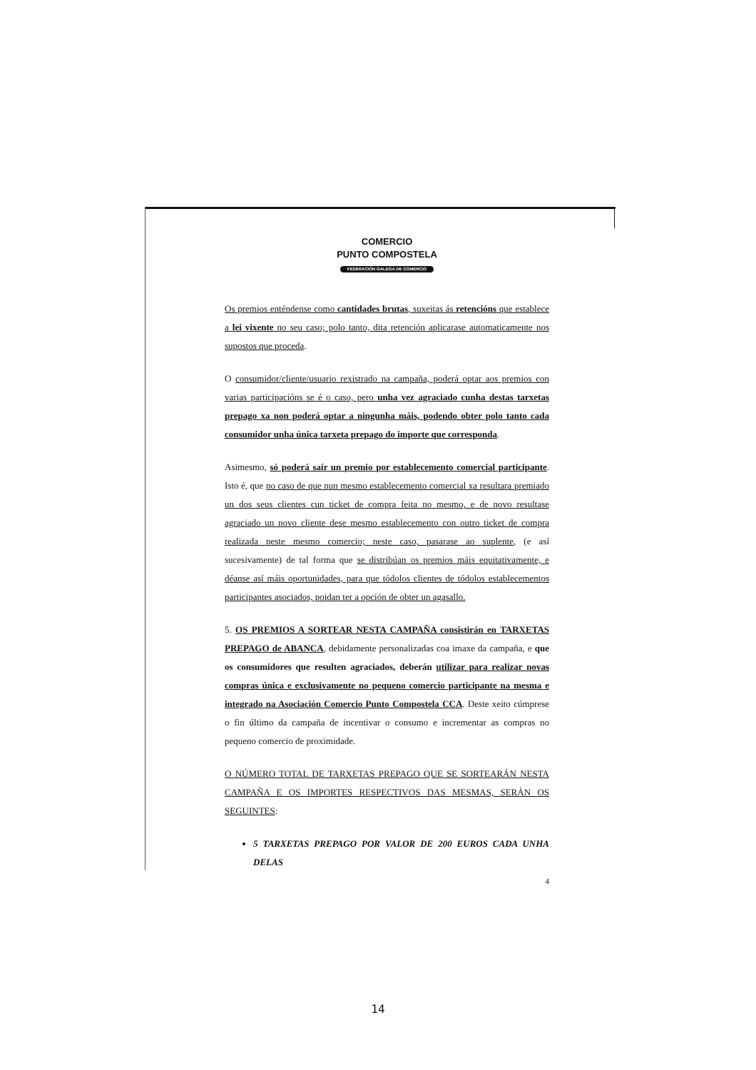COMERCIO
PUNTO COMPOSTELA
FEDERACIÓN GALEGA DE COMERCIO
Os premios enténdense como cantidades brutas, suxeitas ás retencións que establece a lei vixente no seu caso; polo tanto, dita retención aplicarase automaticamente nos supostos que proceda.
O consumidor/cliente/usuario rexistrado na campaña, poderá optar aos premios con varias participacións se é o caso, pero unha vez agraciado cunha destas tarxetas prepago xa non poderá optar a ningunha máis, podendo obter polo tanto cada consumidor unha única tarxeta prepago do importe que corresponda.
Asimesmo, só poderá saír un premio por establecemento comercial participante. Isto é, que no caso de que nun mesmo establecemento comercial xa resultara premiado un dos seus clientes cun ticket de compra feita no mesmo, e de novo resultase agraciado un novo cliente dese mesmo establecemento con outro ticket de compra realizada neste mesmo comercio; neste caso, pasarase ao suplente, (e así sucesivamente) de tal forma que se distribúan os premios máis equitativamente, e déanse así máis oportunidades, para que tódolos clientes de tódolos establecementos participantes asociados, poidan ter a opción de obter un agasallo.
5. OS PREMIOS A SORTEAR NESTA CAMPAÑA consistirán en TARXETAS PREPAGO de ABANCA, debidamente personalizadas coa imaxe da campaña, e que os consumidores que resulten agraciados, deberán utilizar para realizar novas compras única e exclusivamente no pequeno comercio participante na mesma e integrado na Asociación Comercio Punto Compostela CCA. Deste xeito cúmprese o fin último da campaña de incentivar o consumo e incrementar as compras no pequeno comercio de proximidade.
O NÚMERO TOTAL DE TARXETAS PREPAGO QUE SE SORTEARÁN NESTA CAMPAÑA E OS IMPORTES RESPECTIVOS DAS MESMAS, SERÁN OS SEGUINTES:
5 TARXETAS PREPAGO POR VALOR DE 200 EUROS CADA UNHA DELAS
4
14